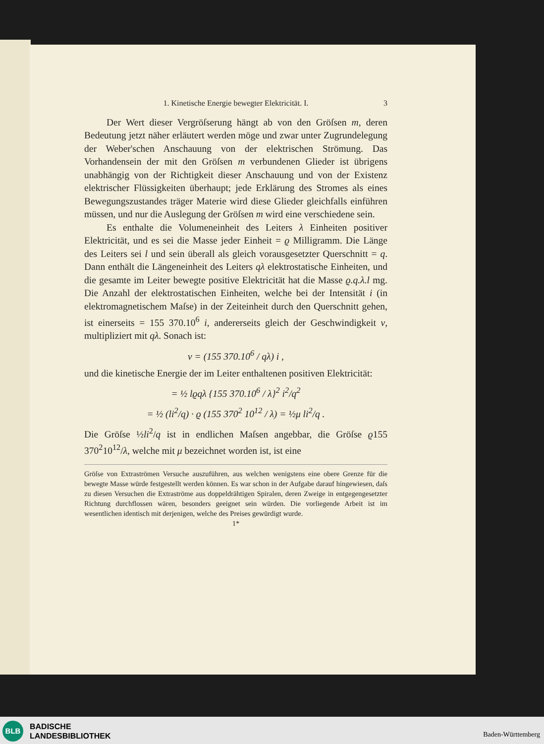1. Kinetische Energie bewegter Elektricität. I. 3
Der Wert dieser Vergröſserung hängt ab von den Gröſsen m, deren Bedeutung jetzt näher erläutert werden möge und zwar unter Zugrundelegung der Weber'schen Anschauung von der elektrischen Strömung. Das Vorhandensein der mit den Gröſsen m verbundenen Glieder ist übrigens unabhängig von der Richtigkeit dieser Anschauung und von der Existenz elektrischer Flüssigkeiten überhaupt; jede Erklärung des Stromes als eines Bewegungszustandes träger Materie wird diese Glieder gleichfalls einführen müssen, und nur die Auslegung der Gröſsen m wird eine verschiedene sein.
Es enthalte die Volumeneinheit des Leiters λ Einheiten positiver Elektricität, und es sei die Masse jeder Einheit = ϱ Milligramm. Die Länge des Leiters sei l und sein überall als gleich vorausgesetzter Querschnitt = q. Dann enthält die Längeneinheit des Leiters qλ elektrostatische Einheiten, und die gesamte im Leiter bewegte positive Elektricität hat die Masse ϱ.q.λ.l mg. Die Anzahl der elektrostatischen Einheiten, welche bei der Intensität i (in elektromagnetischem Maſse) in der Zeiteinheit durch den Querschnitt gehen, ist einerseits = 155 370.10<sup>6</sup> i, andererseits gleich der Geschwindigkeit v, multipliziert mit qλ. Sonach ist:
v = (155 370.10<sup>6</sup> / qλ) i ,
und die kinetische Energie der im Leiter enthaltenen positiven Elektricität:
= ½ lϱqλ {155 370.10<sup>6</sup> / λ}<sup>2</sup> i<sup>2</sup>/q<sup>2</sup>
= ½ (li<sup>2</sup>/q) · ϱ (155 370<sup>2</sup> 10<sup>12</sup> / λ) = ½μ li<sup>2</sup>/q .
Die Gröſse ½li<sup>2</sup>/q ist in endlichen Maſsen angebbar, die Gröſse ϱ155 370<sup>2</sup>10<sup>12</sup>/λ, welche mit μ bezeichnet worden ist, ist eine
Gröſse von Extraströmen Versuche auszuführen, aus welchen wenigstens eine obere Grenze für die bewegte Masse würde festgestellt werden können. Es war schon in der Aufgabe darauf hingewiesen, daſs zu diesen Versuchen die Extraströme aus doppeldrähtigen Spiralen, deren Zweige in entgegengesetzter Richtung durchflossen wären, besonders geeignet sein würden. Die vorliegende Arbeit ist im wesentlichen identisch mit derjenigen, welche des Preises gewürdigt wurde.
1*
BLB
BADISCHE
LANDESBIBLIOTHEK
Baden-Württemberg